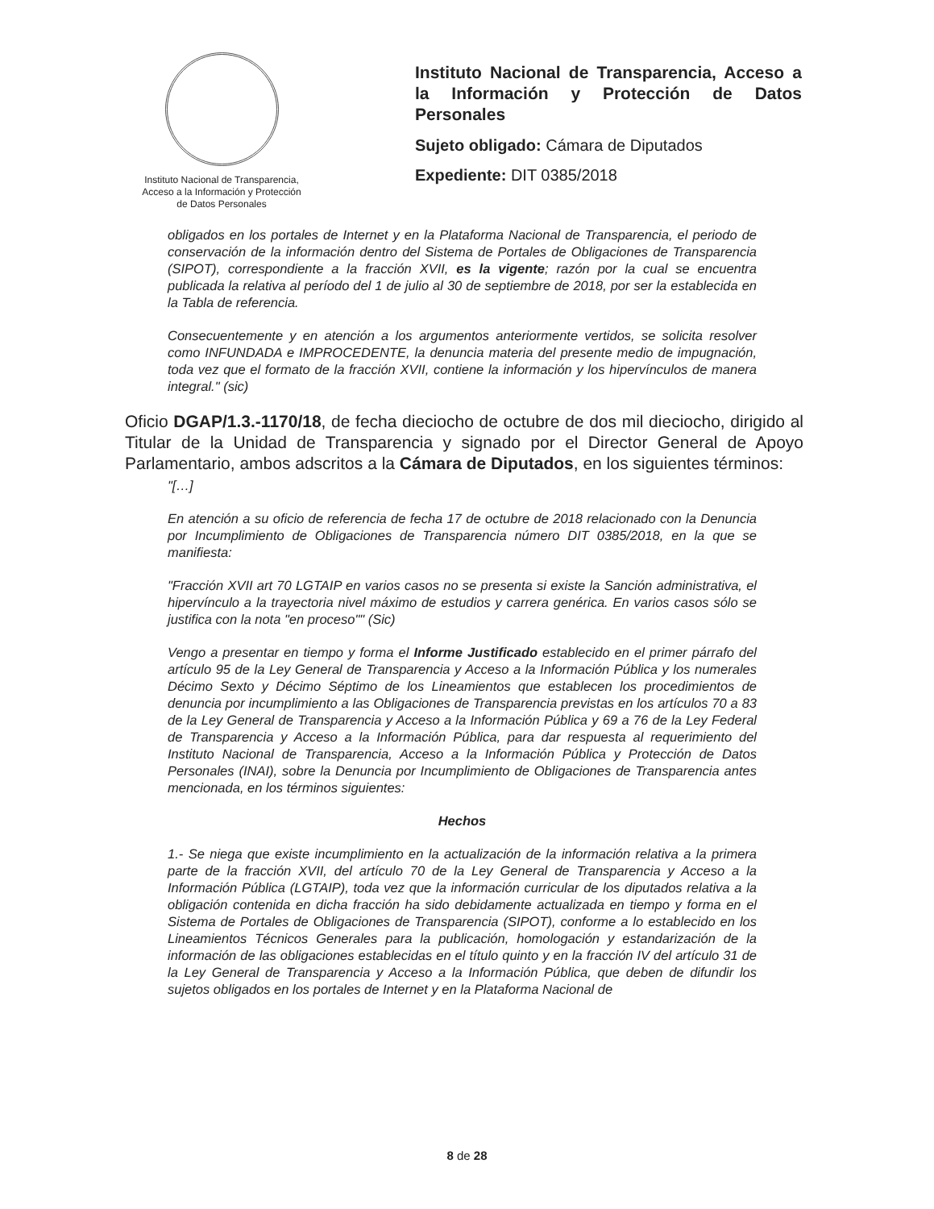Instituto Nacional de Transparencia,
Acceso a la Información y Protección
de Datos Personales
Instituto Nacional de Transparencia, Acceso a la Información y Protección de Datos Personales
Sujeto obligado: Cámara de Diputados
Expediente: DIT 0385/2018
obligados en los portales de Internet y en la Plataforma Nacional de Transparencia, el periodo de conservación de la información dentro del Sistema de Portales de Obligaciones de Transparencia (SIPOT), correspondiente a la fracción XVII, es la vigente; razón por la cual se encuentra publicada la relativa al período del 1 de julio al 30 de septiembre de 2018, por ser la establecida en la Tabla de referencia.
Consecuentemente y en atención a los argumentos anteriormente vertidos, se solicita resolver como INFUNDADA e IMPROCEDENTE, la denuncia materia del presente medio de impugnación, toda vez que el formato de la fracción XVII, contiene la información y los hipervínculos de manera integral." (sic)
Oficio DGAP/1.3.-1170/18, de fecha dieciocho de octubre de dos mil dieciocho, dirigido al Titular de la Unidad de Transparencia y signado por el Director General de Apoyo Parlamentario, ambos adscritos a la Cámara de Diputados, en los siguientes términos:
"[…]
En atención a su oficio de referencia de fecha 17 de octubre de 2018 relacionado con la Denuncia por Incumplimiento de Obligaciones de Transparencia número DIT 0385/2018, en la que se manifiesta:
"Fracción XVII art 70 LGTAIP en varios casos no se presenta si existe la Sanción administrativa, el hipervínculo a la trayectoria nivel máximo de estudios y carrera genérica. En varios casos sólo se justifica con la nota "en proceso"" (Sic)
Vengo a presentar en tiempo y forma el Informe Justificado establecido en el primer párrafo del artículo 95 de la Ley General de Transparencia y Acceso a la Información Pública y los numerales Décimo Sexto y Décimo Séptimo de los Lineamientos que establecen los procedimientos de denuncia por incumplimiento a las Obligaciones de Transparencia previstas en los artículos 70 a 83 de la Ley General de Transparencia y Acceso a la Información Pública y 69 a 76 de la Ley Federal de Transparencia y Acceso a la Información Pública, para dar respuesta al requerimiento del Instituto Nacional de Transparencia, Acceso a la Información Pública y Protección de Datos Personales (INAI), sobre la Denuncia por Incumplimiento de Obligaciones de Transparencia antes mencionada, en los términos siguientes:
Hechos
1.- Se niega que existe incumplimiento en la actualización de la información relativa a la primera parte de la fracción XVII, del artículo 70 de la Ley General de Transparencia y Acceso a la Información Pública (LGTAIP), toda vez que la información curricular de los diputados relativa a la obligación contenida en dicha fracción ha sido debidamente actualizada en tiempo y forma en el Sistema de Portales de Obligaciones de Transparencia (SIPOT), conforme a lo establecido en los Lineamientos Técnicos Generales para la publicación, homologación y estandarización de la información de las obligaciones establecidas en el título quinto y en la fracción IV del artículo 31 de la Ley General de Transparencia y Acceso a la Información Pública, que deben de difundir los sujetos obligados en los portales de Internet y en la Plataforma Nacional de
8 de 28